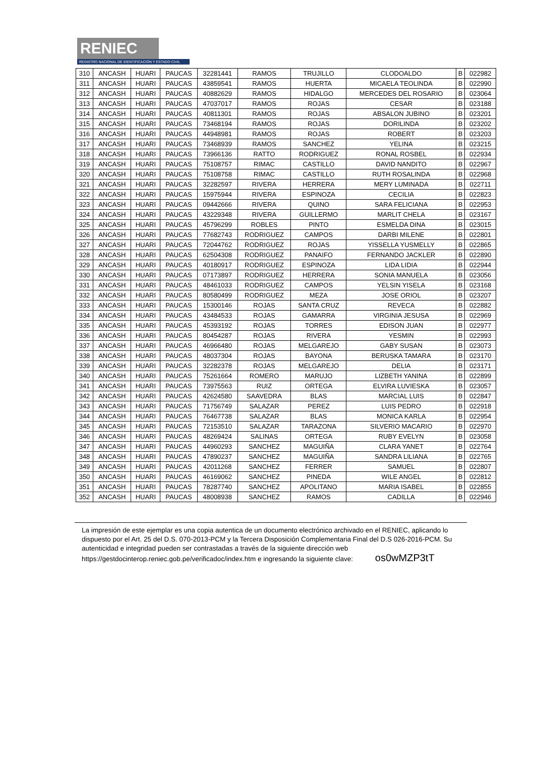RENIEC
REGISTRO NACIONAL DE IDENTIFICACIÓN Y ESTADO CIVIL
| 310 | ANCASH | HUARI | PAUCAS | 32281441 | RAMOS | TRUJILLO | CLODOALDO | B | 022982 |
| 311 | ANCASH | HUARI | PAUCAS | 43859541 | RAMOS | HUERTA | MICAELA TEOLINDA | B | 022990 |
| 312 | ANCASH | HUARI | PAUCAS | 40882629 | RAMOS | HIDALGO | MERCEDES DEL ROSARIO | B | 023064 |
| 313 | ANCASH | HUARI | PAUCAS | 47037017 | RAMOS | ROJAS | CESAR | B | 023188 |
| 314 | ANCASH | HUARI | PAUCAS | 40811301 | RAMOS | ROJAS | ABSALON JUBINO | B | 023201 |
| 315 | ANCASH | HUARI | PAUCAS | 73468194 | RAMOS | ROJAS | DORILINDA | B | 023202 |
| 316 | ANCASH | HUARI | PAUCAS | 44948981 | RAMOS | ROJAS | ROBERT | B | 023203 |
| 317 | ANCASH | HUARI | PAUCAS | 73468939 | RAMOS | SANCHEZ | YELINA | B | 023215 |
| 318 | ANCASH | HUARI | PAUCAS | 73966136 | RATTO | RODRIGUEZ | RONAL ROSBEL | B | 022934 |
| 319 | ANCASH | HUARI | PAUCAS | 75108757 | RIMAC | CASTILLO | DAVID NANDITO | B | 022967 |
| 320 | ANCASH | HUARI | PAUCAS | 75108758 | RIMAC | CASTILLO | RUTH ROSALINDA | B | 022968 |
| 321 | ANCASH | HUARI | PAUCAS | 32282597 | RIVERA | HERRERA | MERY LUMINADA | B | 022711 |
| 322 | ANCASH | HUARI | PAUCAS | 15975944 | RIVERA | ESPINOZA | CECILIA | B | 022823 |
| 323 | ANCASH | HUARI | PAUCAS | 09442666 | RIVERA | QUINO | SARA FELICIANA | B | 022953 |
| 324 | ANCASH | HUARI | PAUCAS | 43229348 | RIVERA | GUILLERMO | MARLIT CHELA | B | 023167 |
| 325 | ANCASH | HUARI | PAUCAS | 45796299 | ROBLES | PINTO | ESMELDA DINA | B | 023015 |
| 326 | ANCASH | HUARI | PAUCAS | 77682743 | RODRIGUEZ | CAMPOS | DARBI MILENE | B | 022801 |
| 327 | ANCASH | HUARI | PAUCAS | 72044762 | RODRIGUEZ | ROJAS | YISSELLA YUSMELLY | B | 022865 |
| 328 | ANCASH | HUARI | PAUCAS | 62504308 | RODRIGUEZ | PANAIFO | FERNANDO JACKLER | B | 022890 |
| 329 | ANCASH | HUARI | PAUCAS | 40180917 | RODRIGUEZ | ESPINOZA | LIDA LIDIA | B | 022944 |
| 330 | ANCASH | HUARI | PAUCAS | 07173897 | RODRIGUEZ | HERRERA | SONIA MANUELA | B | 023056 |
| 331 | ANCASH | HUARI | PAUCAS | 48461033 | RODRIGUEZ | CAMPOS | YELSIN YISELA | B | 023168 |
| 332 | ANCASH | HUARI | PAUCAS | 80580499 | RODRIGUEZ | MEZA | JOSE ORIOL | B | 023207 |
| 333 | ANCASH | HUARI | PAUCAS | 15300146 | ROJAS | SANTA CRUZ | REVECA | B | 022882 |
| 334 | ANCASH | HUARI | PAUCAS | 43484533 | ROJAS | GAMARRA | VIRGINIA JESUSA | B | 022969 |
| 335 | ANCASH | HUARI | PAUCAS | 45393192 | ROJAS | TORRES | EDISON JUAN | B | 022977 |
| 336 | ANCASH | HUARI | PAUCAS | 80454287 | ROJAS | RIVERA | YESMIN | B | 022993 |
| 337 | ANCASH | HUARI | PAUCAS | 46966480 | ROJAS | MELGAREJO | GABY SUSAN | B | 023073 |
| 338 | ANCASH | HUARI | PAUCAS | 48037304 | ROJAS | BAYONA | BERUSKA TAMARA | B | 023170 |
| 339 | ANCASH | HUARI | PAUCAS | 32282378 | ROJAS | MELGAREJO | DELIA | B | 023171 |
| 340 | ANCASH | HUARI | PAUCAS | 75261664 | ROMERO | MARUJO | LIZBETH YANINA | B | 022899 |
| 341 | ANCASH | HUARI | PAUCAS | 73975563 | RUIZ | ORTEGA | ELVIRA LUVIESKA | B | 023057 |
| 342 | ANCASH | HUARI | PAUCAS | 42624580 | SAAVEDRA | BLAS | MARCIAL LUIS | B | 022847 |
| 343 | ANCASH | HUARI | PAUCAS | 71756749 | SALAZAR | PEREZ | LUIS PEDRO | B | 022918 |
| 344 | ANCASH | HUARI | PAUCAS | 76467738 | SALAZAR | BLAS | MONICA KARLA | B | 022954 |
| 345 | ANCASH | HUARI | PAUCAS | 72153510 | SALAZAR | TARAZONA | SILVERIO MACARIO | B | 022970 |
| 346 | ANCASH | HUARI | PAUCAS | 48269424 | SALINAS | ORTEGA | RUBY EVELYN | B | 023058 |
| 347 | ANCASH | HUARI | PAUCAS | 44960293 | SANCHEZ | MAGUIÑA | CLARA YANET | B | 022764 |
| 348 | ANCASH | HUARI | PAUCAS | 47890237 | SANCHEZ | MAGUIÑA | SANDRA LILIANA | B | 022765 |
| 349 | ANCASH | HUARI | PAUCAS | 42011268 | SANCHEZ | FERRER | SAMUEL | B | 022807 |
| 350 | ANCASH | HUARI | PAUCAS | 46169062 | SANCHEZ | PINEDA | WILE ANGEL | B | 022812 |
| 351 | ANCASH | HUARI | PAUCAS | 78287740 | SANCHEZ | APOLITANO | MARIA ISABEL | B | 022855 |
| 352 | ANCASH | HUARI | PAUCAS | 48008938 | SANCHEZ | RAMOS | CADILLA | B | 022946 |
La impresión de este ejemplar es una copia autentica de un documento electrónico archivado en el RENIEC, aplicando lo dispuesto por el Art. 25 del D.S. 070-2013-PCM y la Tercera Disposición Complementaria Final del D.S 026-2016-PCM. Su autenticidad e integridad pueden ser contrastadas a través de la siguiente dirección web https://gestdocinterop.reniec.gob.pe/verificadoc/index.htm e ingresando la siguiente clave: os0wMZP3tT